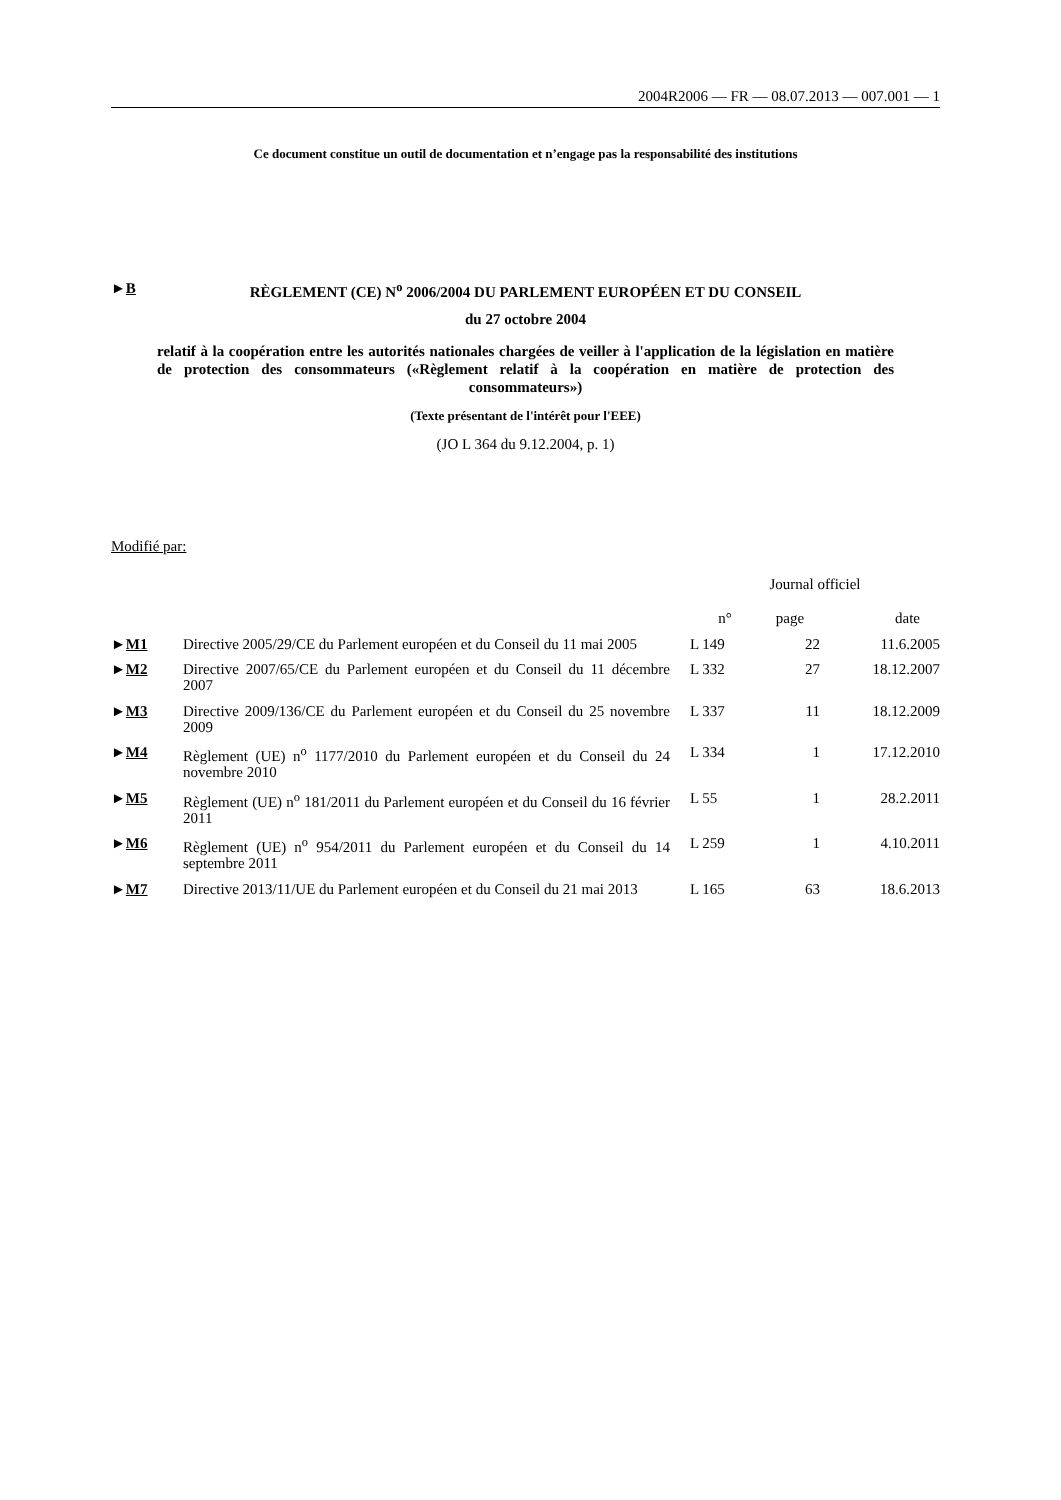2004R2006 — FR — 08.07.2013 — 007.001 — 1
Ce document constitue un outil de documentation et n’engage pas la responsabilité des institutions
►B RÈGLEMENT (CE) N<sup>o</sup> 2006/2004 DU PARLEMENT EUROPÉEN ET DU CONSEIL
du 27 octobre 2004
relatif à la coopération entre les autorités nationales chargées de veiller à l'application de la législation en matière de protection des consommateurs («Règlement relatif à la coopération en matière de protection des consommateurs»)
(Texte présentant de l'intérêt pour l'EEE)
(JO L 364 du 9.12.2004, p. 1)
Modifié par:
| | | Journal officiel | | |
| --- | --- | --- | --- | --- |
| | | n° | page | date |
| ► M1 | Directive 2005/29/CE du Parlement européen et du Conseil du 11 mai 2005 | L 149 | 22 | 11.6.2005 |
| ► M2 | Directive 2007/65/CE du Parlement européen et du Conseil du 11 décembre 2007 | L 332 | 27 | 18.12.2007 |
| ► M3 | Directive 2009/136/CE du Parlement européen et du Conseil du 25 novembre 2009 | L 337 | 11 | 18.12.2009 |
| ► M4 | Règlement (UE) n<sup>o</sup> 1177/2010 du Parlement européen et du Conseil du 24 novembre 2010 | L 334 | 1 | 17.12.2010 |
| ► M5 | Règlement (UE) n<sup>o</sup> 181/2011 du Parlement européen et du Conseil du 16 février 2011 | L 55 | 1 | 28.2.2011 |
| ► M6 | Règlement (UE) n<sup>o</sup> 954/2011 du Parlement européen et du Conseil du 14 septembre 2011 | L 259 | 1 | 4.10.2011 |
| ► M7 | Directive 2013/11/UE du Parlement européen et du Conseil du 21 mai 2013 | L 165 | 63 | 18.6.2013 |